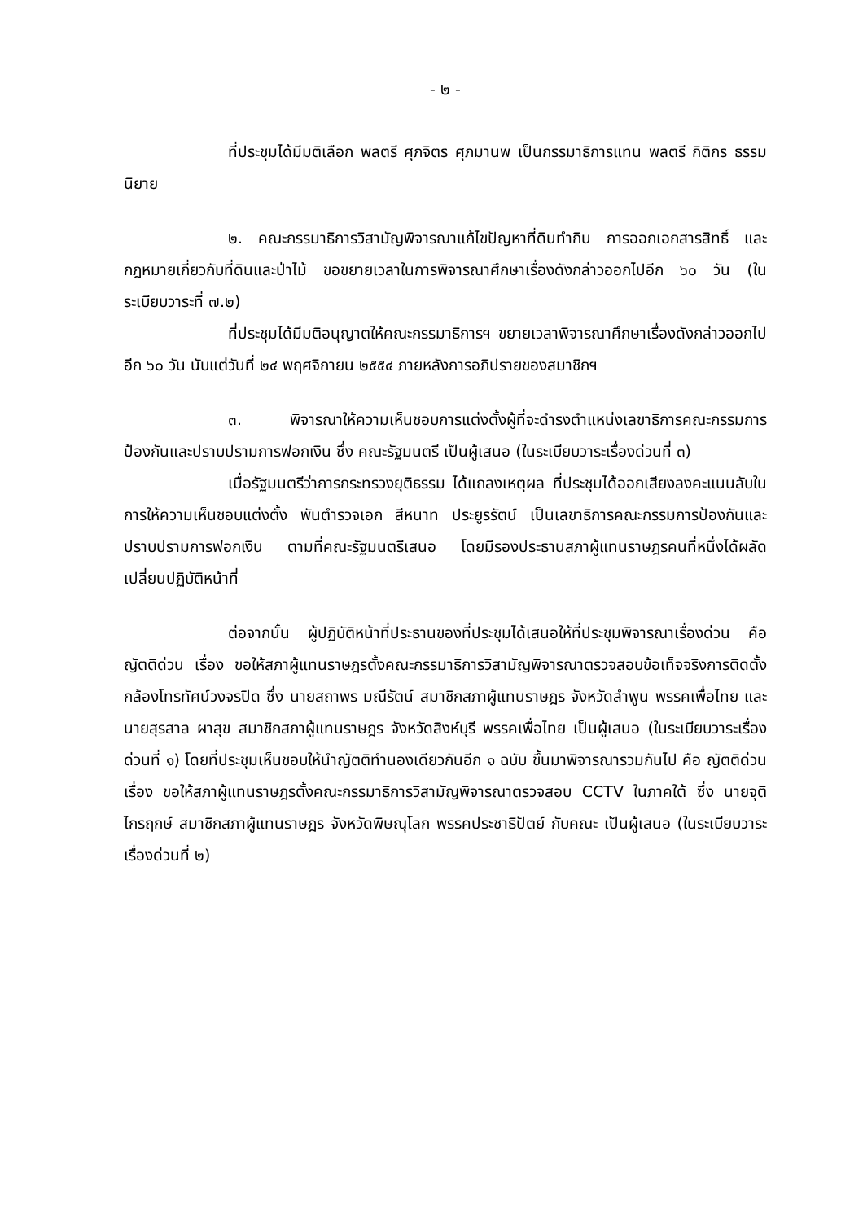- ๒ -
ที่ประชุมได้มีมติเลือก พลตรี ศุภจิตร ศุภมานพ เป็นกรรมาธิการแทน พลตรี กิติกร ธรรมนิยาย
๒. คณะกรรมาธิการวิสามัญพิจารณาแก้ไขปัญหาที่ดินทำกิน การออกเอกสารสิทธิ์ และกฎหมายเกี่ยวกับที่ดินและป่าไม้ ขอขยายเวลาในการพิจารณาศึกษาเรื่องดังกล่าวออกไปอีก ๖๐ วัน (ในระเบียบวาระที่ ๗.๒)
ที่ประชุมได้มีมติอนุญาตให้คณะกรรมาธิการฯ ขยายเวลาพิจารณาศึกษาเรื่องดังกล่าวออกไปอีก ๖๐ วัน นับแต่วันที่ ๒๔ พฤศจิกายน ๒๕๕๔ ภายหลังการอภิปรายของสมาชิกฯ
๓. พิจารณาให้ความเห็นชอบการแต่งตั้งผู้ที่จะดำรงตำแหน่งเลขาธิการคณะกรรมการป้องกันและปราบปรามการฟอกเงิน ซึ่ง คณะรัฐมนตรี เป็นผู้เสนอ (ในระเบียบวาระเรื่องด่วนที่ ๓)
เมื่อรัฐมนตรีว่าการกระทรวงยุติธรรม ได้แถลงเหตุผล ที่ประชุมได้ออกเสียงลงคะแนนลับในการให้ความเห็นชอบแต่งตั้ง พันตำรวจเอก สีหนาท ประยูรรัตน์ เป็นเลขาธิการคณะกรรมการป้องกันและปราบปรามการฟอกเงิน ตามที่คณะรัฐมนตรีเสนอ โดยมีรองประธานสภาผู้แทนราษฎรคนที่หนึ่งได้ผลัดเปลี่ยนปฏิบัติหน้าที่
ต่อจากนั้น ผู้ปฏิบัติหน้าที่ประธานของที่ประชุมได้เสนอให้ที่ประชุมพิจารณาเรื่องด่วน คือ ญัตติด่วน เรื่อง ขอให้สภาผู้แทนราษฎรตั้งคณะกรรมาธิการวิสามัญพิจารณาตรวจสอบข้อเท็จจริงการติดตั้งกล้องโทรทัศน์วงจรปิด ซึ่ง นายสถาพร มณีรัตน์ สมาชิกสภาผู้แทนราษฎร จังหวัดลำพูน พรรคเพื่อไทย และนายสุรสาล ผาสุข สมาชิกสภาผู้แทนราษฎร จังหวัดสิงห์บุรี พรรคเพื่อไทย เป็นผู้เสนอ (ในระเบียบวาระเรื่องด่วนที่ ๑) โดยที่ประชุมเห็นชอบให้นำญัตติทำนองเดียวกันอีก ๑ ฉบับ ขึ้นมาพิจารณารวมกันไป คือ ญัตติด่วน เรื่อง ขอให้สภาผู้แทนราษฎรตั้งคณะกรรมาธิการวิสามัญพิจารณาตรวจสอบ CCTV ในภาคใต้ ซึ่ง นายจุติ ไกรฤกษ์ สมาชิกสภาผู้แทนราษฎร จังหวัดพิษณุโลก พรรคประชาธิปัตย์ กับคณะ เป็นผู้เสนอ (ในระเบียบวาระเรื่องด่วนที่ ๒)